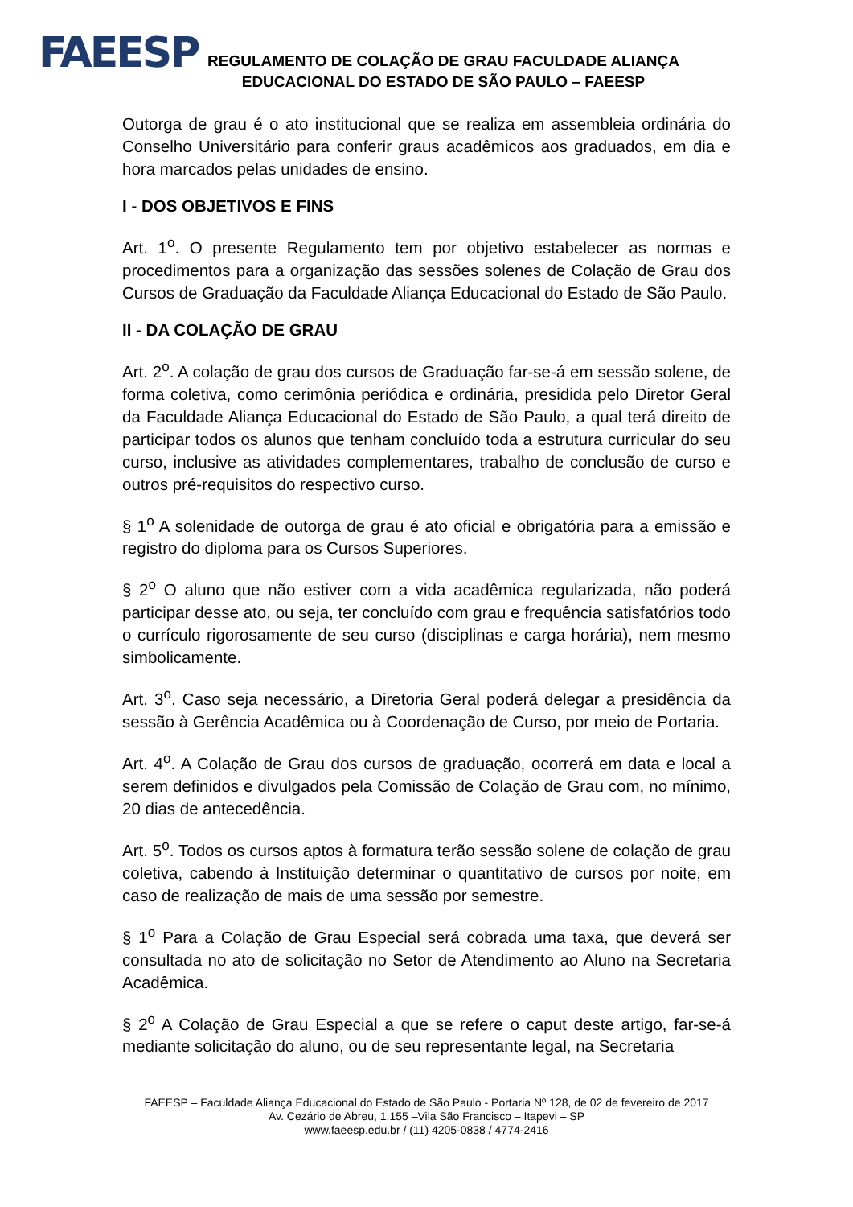FAEESP
REGULAMENTO DE COLAÇÃO DE GRAU FACULDADE ALIANÇA
EDUCACIONAL DO ESTADO DE SÃO PAULO – FAEESP
Outorga de grau é o ato institucional que se realiza em assembleia ordinária do Conselho Universitário para conferir graus acadêmicos aos graduados, em dia e hora marcados pelas unidades de ensino.
I - DOS OBJETIVOS E FINS
Art. 1<sup>o</sup>. O presente Regulamento tem por objetivo estabelecer as normas e procedimentos para a organização das sessões solenes de Colação de Grau dos Cursos de Graduação da Faculdade Aliança Educacional do Estado de São Paulo.
II - DA COLAÇÃO DE GRAU
Art. 2<sup>o</sup>. A colação de grau dos cursos de Graduação far-se-á em sessão solene, de forma coletiva, como cerimônia periódica e ordinária, presidida pelo Diretor Geral da Faculdade Aliança Educacional do Estado de São Paulo, a qual terá direito de participar todos os alunos que tenham concluído toda a estrutura curricular do seu curso, inclusive as atividades complementares, trabalho de conclusão de curso e outros pré-requisitos do respectivo curso.
§ 1<sup>o</sup> A solenidade de outorga de grau é ato oficial e obrigatória para a emissão e registro do diploma para os Cursos Superiores.
§ 2<sup>o</sup> O aluno que não estiver com a vida acadêmica regularizada, não poderá participar desse ato, ou seja, ter concluído com grau e frequência satisfatórios todo o currículo rigorosamente de seu curso (disciplinas e carga horária), nem mesmo simbolicamente.
Art. 3<sup>o</sup>. Caso seja necessário, a Diretoria Geral poderá delegar a presidência da sessão à Gerência Acadêmica ou à Coordenação de Curso, por meio de Portaria.
Art. 4<sup>o</sup>. A Colação de Grau dos cursos de graduação, ocorrerá em data e local a serem definidos e divulgados pela Comissão de Colação de Grau com, no mínimo, 20 dias de antecedência.
Art. 5<sup>o</sup>. Todos os cursos aptos à formatura terão sessão solene de colação de grau coletiva, cabendo à Instituição determinar o quantitativo de cursos por noite, em caso de realização de mais de uma sessão por semestre.
§ 1<sup>o</sup> Para a Colação de Grau Especial será cobrada uma taxa, que deverá ser consultada no ato de solicitação no Setor de Atendimento ao Aluno na Secretaria Acadêmica.
§ 2<sup>o</sup> A Colação de Grau Especial a que se refere o caput deste artigo, far-se-á mediante solicitação do aluno, ou de seu representante legal, na Secretaria
FAEESP – Faculdade Aliança Educacional do Estado de São Paulo - Portaria Nº 128, de 02 de fevereiro de 2017
Av. Cezário de Abreu, 1.155 –Vila São Francisco – Itapevi – SP
www.faeesp.edu.br / (11) 4205-0838 / 4774-2416